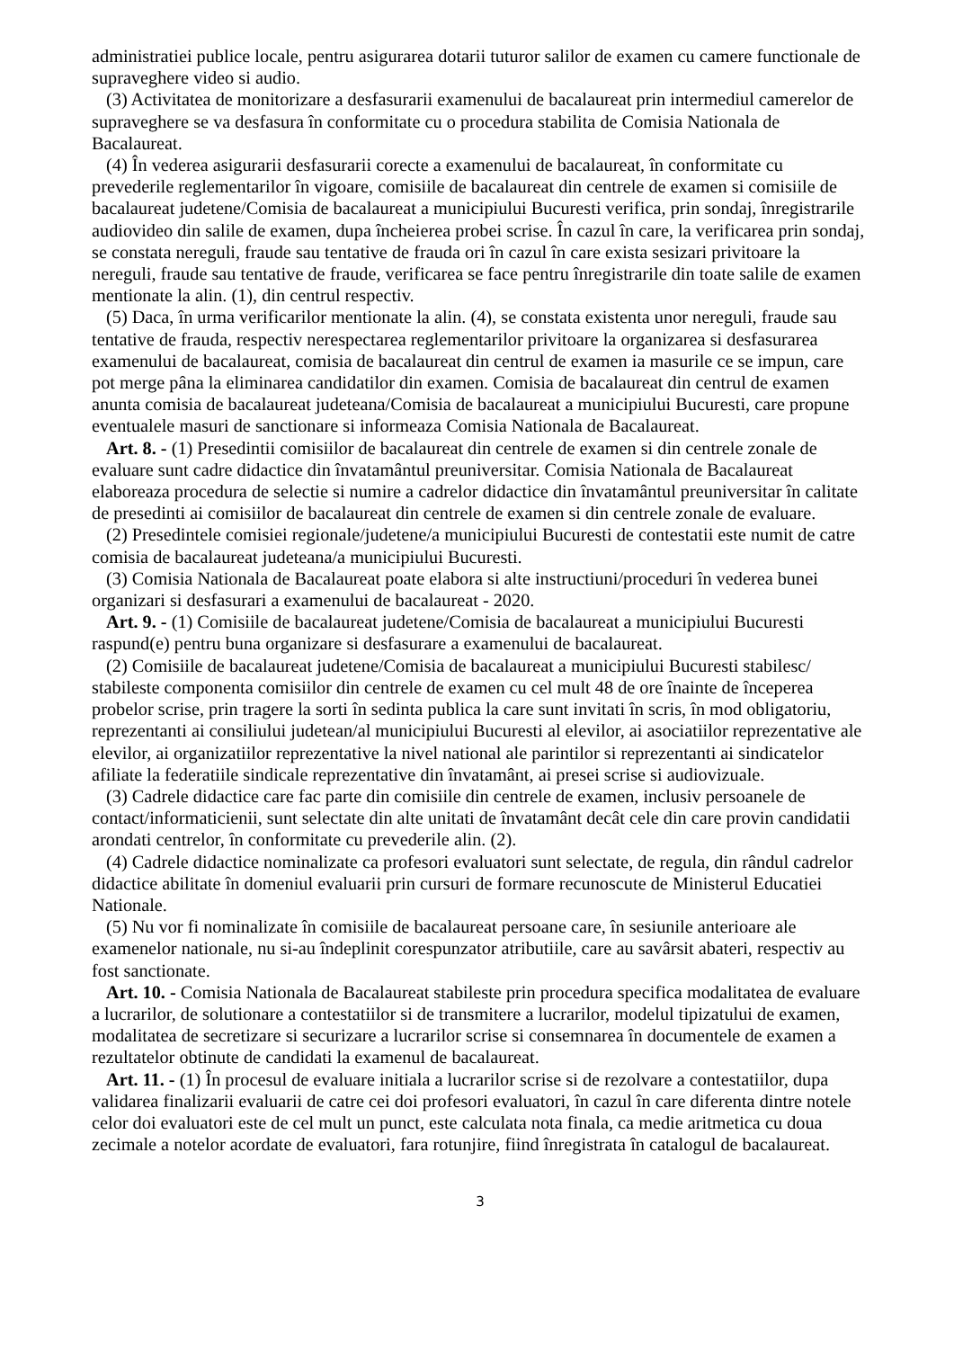administratiei publice locale, pentru asigurarea dotarii tuturor salilor de examen cu camere functionale de supraveghere video si audio.
(3) Activitatea de monitorizare a desfasurarii examenului de bacalaureat prin intermediul camerelor de supraveghere se va desfasura în conformitate cu o procedura stabilita de Comisia Nationala de Bacalaureat.
(4) În vederea asigurarii desfasurarii corecte a examenului de bacalaureat, în conformitate cu prevederile reglementarilor în vigoare, comisiile de bacalaureat din centrele de examen si comisiile de bacalaureat judetene/Comisia de bacalaureat a municipiului Bucuresti verifica, prin sondaj, înregistrarile audiovideo din salile de examen, dupa încheierea probei scrise. În cazul în care, la verificarea prin sondaj, se constata nereguli, fraude sau tentative de frauda ori în cazul în care exista sesizari privitoare la nereguli, fraude sau tentative de fraude, verificarea se face pentru înregistrarile din toate salile de examen mentionate la alin. (1), din centrul respectiv.
(5) Daca, în urma verificarilor mentionate la alin. (4), se constata existenta unor nereguli, fraude sau tentative de frauda, respectiv nerespectarea reglementarilor privitoare la organizarea si desfasurarea examenului de bacalaureat, comisia de bacalaureat din centrul de examen ia masurile ce se impun, care pot merge pâna la eliminarea candidatilor din examen. Comisia de bacalaureat din centrul de examen anunta comisia de bacalaureat judeteana/Comisia de bacalaureat a municipiului Bucuresti, care propune eventualele masuri de sanctionare si informeaza Comisia Nationala de Bacalaureat.
Art. 8. - (1) Presedintii comisiilor de bacalaureat din centrele de examen si din centrele zonale de evaluare sunt cadre didactice din învatamântul preuniversitar. Comisia Nationala de Bacalaureat elaboreaza procedura de selectie si numire a cadrelor didactice din învatamântul preuniversitar în calitate de presedinti ai comisiilor de bacalaureat din centrele de examen si din centrele zonale de evaluare.
(2) Presedintele comisiei regionale/judetene/a municipiului Bucuresti de contestatii este numit de catre comisia de bacalaureat judeteana/a municipiului Bucuresti.
(3) Comisia Nationala de Bacalaureat poate elabora si alte instructiuni/proceduri în vederea bunei organizari si desfasurari a examenului de bacalaureat - 2020.
Art. 9. - (1) Comisiile de bacalaureat judetene/Comisia de bacalaureat a municipiului Bucuresti raspund(e) pentru buna organizare si desfasurare a examenului de bacalaureat.
(2) Comisiile de bacalaureat judetene/Comisia de bacalaureat a municipiului Bucuresti stabilesc/ stabileste componenta comisiilor din centrele de examen cu cel mult 48 de ore înainte de începerea probelor scrise, prin tragere la sorti în sedinta publica la care sunt invitati în scris, în mod obligatoriu, reprezentanti ai consiliului judetean/al municipiului Bucuresti al elevilor, ai asociatiilor reprezentative ale elevilor, ai organizatiilor reprezentative la nivel national ale parintilor si reprezentanti ai sindicatelor afiliate la federatiile sindicale reprezentative din învatamânt, ai presei scrise si audiovizuale.
(3) Cadrele didactice care fac parte din comisiile din centrele de examen, inclusiv persoanele de contact/informaticienii, sunt selectate din alte unitati de învatamânt decât cele din care provin candidatii arondati centrelor, în conformitate cu prevederile alin. (2).
(4) Cadrele didactice nominalizate ca profesori evaluatori sunt selectate, de regula, din rândul cadrelor didactice abilitate în domeniul evaluarii prin cursuri de formare recunoscute de Ministerul Educatiei Nationale.
(5) Nu vor fi nominalizate în comisiile de bacalaureat persoane care, în sesiunile anterioare ale examenelor nationale, nu si-au îndeplinit corespunzator atributiile, care au savârsit abateri, respectiv au fost sanctionate.
Art. 10. - Comisia Nationala de Bacalaureat stabileste prin procedura specifica modalitatea de evaluare a lucrarilor, de solutionare a contestatiilor si de transmitere a lucrarilor, modelul tipizatului de examen, modalitatea de secretizare si securizare a lucrarilor scrise si consemnarea în documentele de examen a rezultatelor obtinute de candidati la examenul de bacalaureat.
Art. 11. - (1) În procesul de evaluare initiala a lucrarilor scrise si de rezolvare a contestatiilor, dupa validarea finalizarii evaluarii de catre cei doi profesori evaluatori, în cazul în care diferenta dintre notele celor doi evaluatori este de cel mult un punct, este calculata nota finala, ca medie aritmetica cu doua zecimale a notelor acordate de evaluatori, fara rotunjire, fiind înregistrata în catalogul de bacalaureat.
3